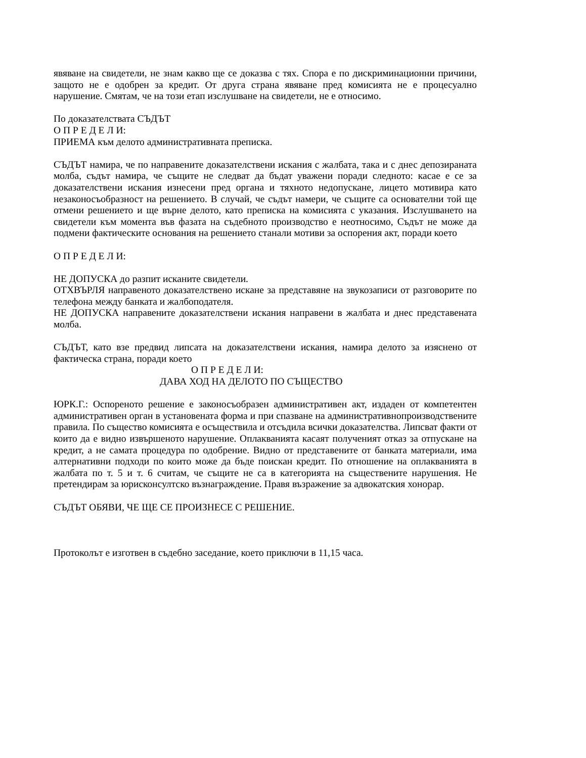явяване на свидетели, не знам какво ще се доказва с тях. Спора е по дискриминационни причини, защото не е одобрен за кредит. От друга страна явяване пред комисията не е процесуално нарушение. Смятам, че на този етап изслушване на свидетели, не е относимо.
По доказателствата СЪДЪТ
О П Р Е Д Е Л И:
ПРИЕМА към делото административната преписка.
СЪДЪТ намира, че по направените доказателствени искания с жалбата, така и с днес депозираната молба, съдът намира, че същите не следват да бъдат уважени поради следното: касае е се за доказателствени искания изнесени пред органа и тяхното недопускане, лицето мотивира като незаконосъобразност на решението. В случай, че съдът намери, че същите са основателни той ще отмени решението и ще върне делото, като преписка на комисията с указания. Изслушването на свидетели към момента във фазата на съдебното производство е неотносимо, Съдът не може да подмени фактическите основания на решението станали мотиви за оспорения акт, поради което
О П Р Е Д Е Л И:
НЕ ДОПУСКА до разпит исканите свидетели.
ОТХВЪРЛЯ направеното доказателствено искане за представяне на звукозаписи от разговорите по телефона между банката и жалбоподателя.
НЕ ДОПУСКА направените доказателствени искания направени в жалбата и днес представената молба.
СЪДЪТ, като взе предвид липсата на доказателствени искания, намира делото за изяснено от фактическа страна, поради което
О П Р Е Д Е Л И:
ДАВА ХОД НА ДЕЛОТО ПО СЪЩЕСТВО
ЮРК.Г.: Оспореното решение е законосъобразен административен акт, издаден от компетентен административен орган в установената форма и при спазване на административнопроизводствените правила. По същество комисията е осъществила и отсъдила всички доказателства. Липсват факти от които да е видно извършеното нарушение. Оплакванията касаят полученият отказ за отпускане на кредит, а не самата процедура по одобрение. Видно от представените от банката материали, има алтернативни подходи по които може да бъде поискан кредит. По отношение на оплакванията в жалбата по т. 5 и т. 6 считам, че същите не са в категорията на съществените нарушения. Не претендирам за юрисконсултско възнаграждение. Правя възражение за адвокатския хонорар.
СЪДЪТ ОБЯВИ, ЧЕ ЩЕ СЕ ПРОИЗНЕСЕ С РЕШЕНИЕ.
Протоколът е изготвен в съдебно заседание, което приключи в 11,15 часа.